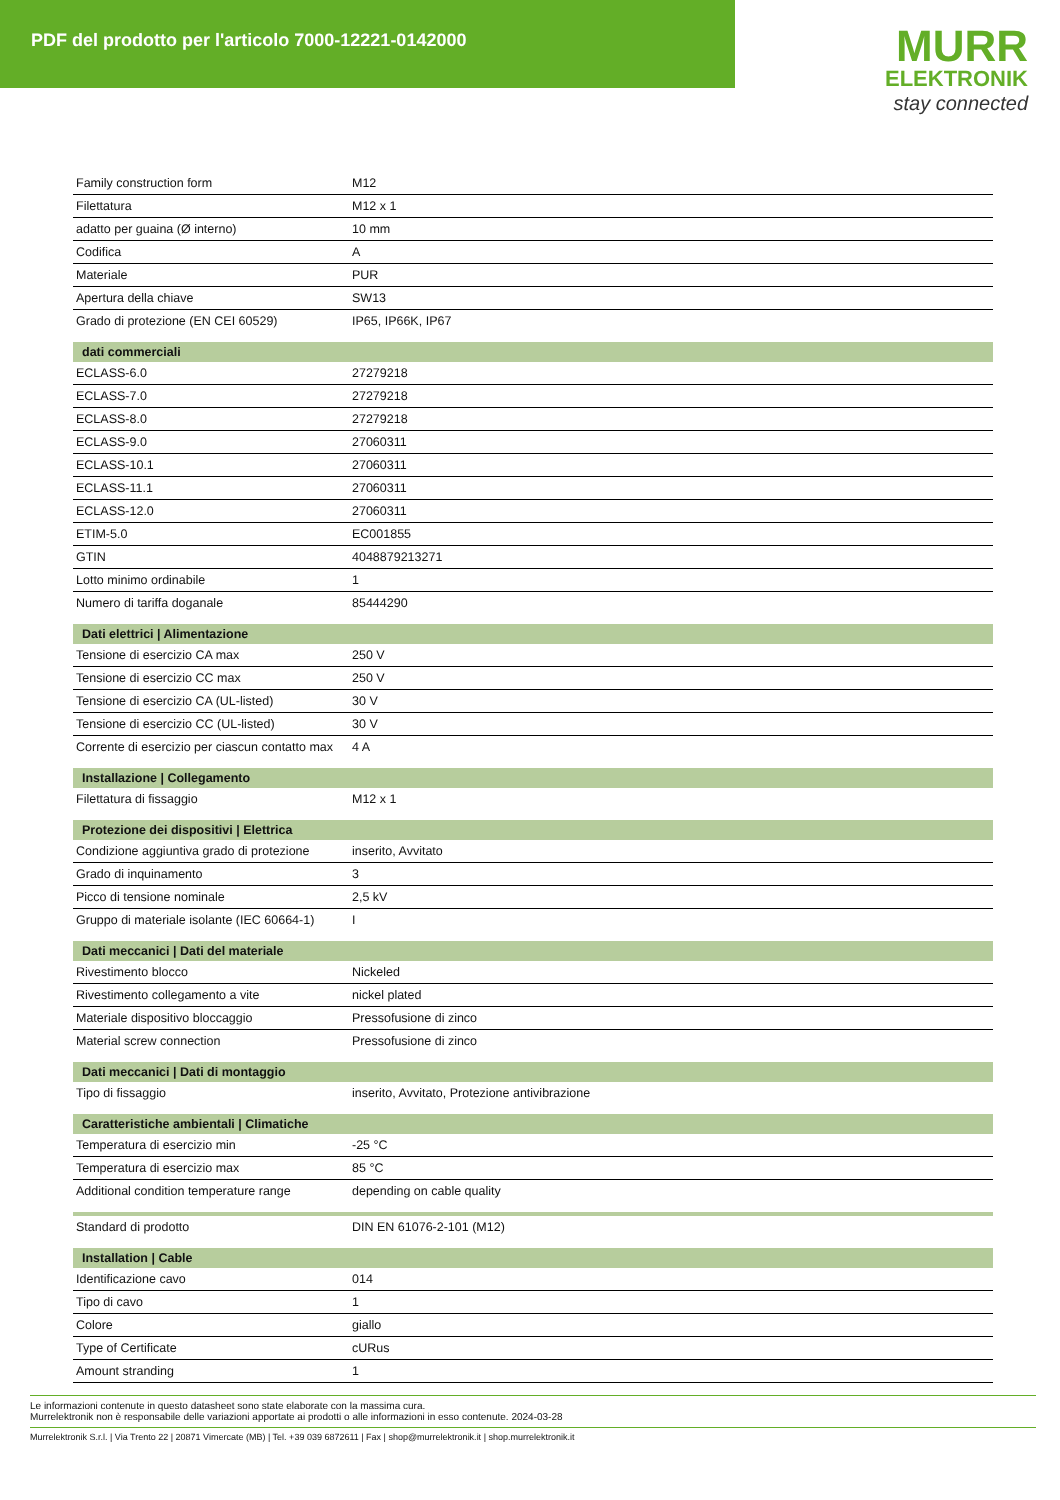PDF del prodotto per l'articolo 7000-12221-0142000
MURR
ELEKTRONIK
stay connected
| Family construction form | M12 |
| Filettatura | M12 x 1 |
| adatto per guaina (Ø interno) | 10 mm |
| Codifica | A |
| Materiale | PUR |
| Apertura della chiave | SW13 |
| Grado di protezione (EN CEI 60529) | IP65, IP66K, IP67 |
| dati commerciali | |
| ECLASS-6.0 | 27279218 |
| ECLASS-7.0 | 27279218 |
| ECLASS-8.0 | 27279218 |
| ECLASS-9.0 | 27060311 |
| ECLASS-10.1 | 27060311 |
| ECLASS-11.1 | 27060311 |
| ECLASS-12.0 | 27060311 |
| ETIM-5.0 | EC001855 |
| GTIN | 4048879213271 |
| Lotto minimo ordinabile | 1 |
| Numero di tariffa doganale | 85444290 |
| Dati elettrici / Alimentazione | |
| Tensione di esercizio CA max | 250 V |
| Tensione di esercizio CC max | 250 V |
| Tensione di esercizio CA (UL-listed) | 30 V |
| Tensione di esercizio CC (UL-listed) | 30 V |
| Corrente di esercizio per ciascun contatto max | 4 A |
| Installazione / Collegamento | |
| Filettatura di fissaggio | M12 x 1 |
| Protezione dei dispositivi / Elettrica | |
| Condizione aggiuntiva grado di protezione | inserito, Avvitato |
| Grado di inquinamento | 3 |
| Picco di tensione nominale | 2,5 kV |
| Gruppo di materiale isolante (IEC 60664-1) | I |
| Dati meccanici / Dati del materiale | |
| Rivestimento blocco | Nickeled |
| Rivestimento collegamento a vite | nickel plated |
| Materiale dispositivo bloccaggio | Pressofusione di zinco |
| Material screw connection | Pressofusione di zinco |
| Dati meccanici / Dati di montaggio | |
| Tipo di fissaggio | inserito, Avvitato, Protezione antivibrazione |
| Caratteristiche ambientali / Climatiche | |
| Temperatura di esercizio min | -25 °C |
| Temperatura di esercizio max | 85 °C |
| Additional condition temperature range | depending on cable quality |
| Standard di prodotto | DIN EN 61076-2-101 (M12) |
| Installation / Cable | |
| Identificazione cavo | 014 |
| Tipo di cavo | 1 |
| Colore | giallo |
| Type of Certificate | cURus |
| Amount stranding | 1 |
Le informazioni contenute in questo datasheet sono state elaborate con la massima cura.
Murrelektronik non è responsabile delle variazioni apportate ai prodotti o alle informazioni in esso contenute. 2024-03-28
Murrelektronik S.r.l. | Via Trento 22 | 20871 Vimercate (MB) | Tel. +39 039 6872611 | Fax | shop@murrelektronik.it | shop.murrelektronik.it